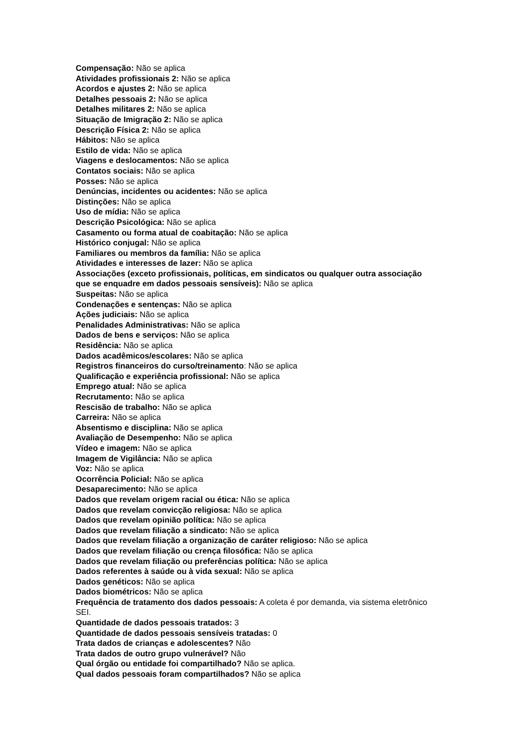Compensação: Não se aplica
Atividades profissionais 2: Não se aplica
Acordos e ajustes 2: Não se aplica
Detalhes pessoais 2: Não se aplica
Detalhes militares 2: Não se aplica
Situação de Imigração 2: Não se aplica
Descrição Física 2: Não se aplica
Hábitos: Não se aplica
Estilo de vida: Não se aplica
Viagens e deslocamentos: Não se aplica
Contatos sociais: Não se aplica
Posses: Não se aplica
Denúncias, incidentes ou acidentes: Não se aplica
Distinções: Não se aplica
Uso de mídia: Não se aplica
Descrição Psicológica: Não se aplica
Casamento ou forma atual de coabitação: Não se aplica
Histórico conjugal: Não se aplica
Familiares ou membros da família: Não se aplica
Atividades e interesses de lazer: Não se aplica
Associações (exceto profissionais, políticas, em sindicatos ou qualquer outra associação que se enquadre em dados pessoais sensíveis): Não se aplica
Suspeitas: Não se aplica
Condenações e sentenças: Não se aplica
Ações judiciais: Não se aplica
Penalidades Administrativas: Não se aplica
Dados de bens e serviços: Não se aplica
Residência: Não se aplica
Dados acadêmicos/escolares: Não se aplica
Registros financeiros do curso/treinamento: Não se aplica
Qualificação e experiência profissional: Não se aplica
Emprego atual: Não se aplica
Recrutamento: Não se aplica
Rescisão de trabalho: Não se aplica
Carreira: Não se aplica
Absentismo e disciplina: Não se aplica
Avaliação de Desempenho: Não se aplica
Vídeo e imagem: Não se aplica
Imagem de Vigilância: Não se aplica
Voz: Não se aplica
Ocorrência Policial: Não se aplica
Desaparecimento: Não se aplica
Dados que revelam origem racial ou ética: Não se aplica
Dados que revelam convicção religiosa: Não se aplica
Dados que revelam opinião política: Não se aplica
Dados que revelam filiação a sindicato: Não se aplica
Dados que revelam filiação a organização de caráter religioso: Não se aplica
Dados que revelam filiação ou crença filosófica: Não se aplica
Dados que revelam filiação ou preferências política: Não se aplica
Dados referentes à saúde ou à vida sexual: Não se aplica
Dados genéticos: Não se aplica
Dados biométricos: Não se aplica
Frequência de tratamento dos dados pessoais: A coleta é por demanda, via sistema eletrônico SEI.
Quantidade de dados pessoais tratados: 3
Quantidade de dados pessoais sensíveis tratadas: 0
Trata dados de crianças e adolescentes? Não
Trata dados de outro grupo vulnerável? Não
Qual órgão ou entidade foi compartilhado? Não se aplica.
Qual dados pessoais foram compartilhados? Não se aplica